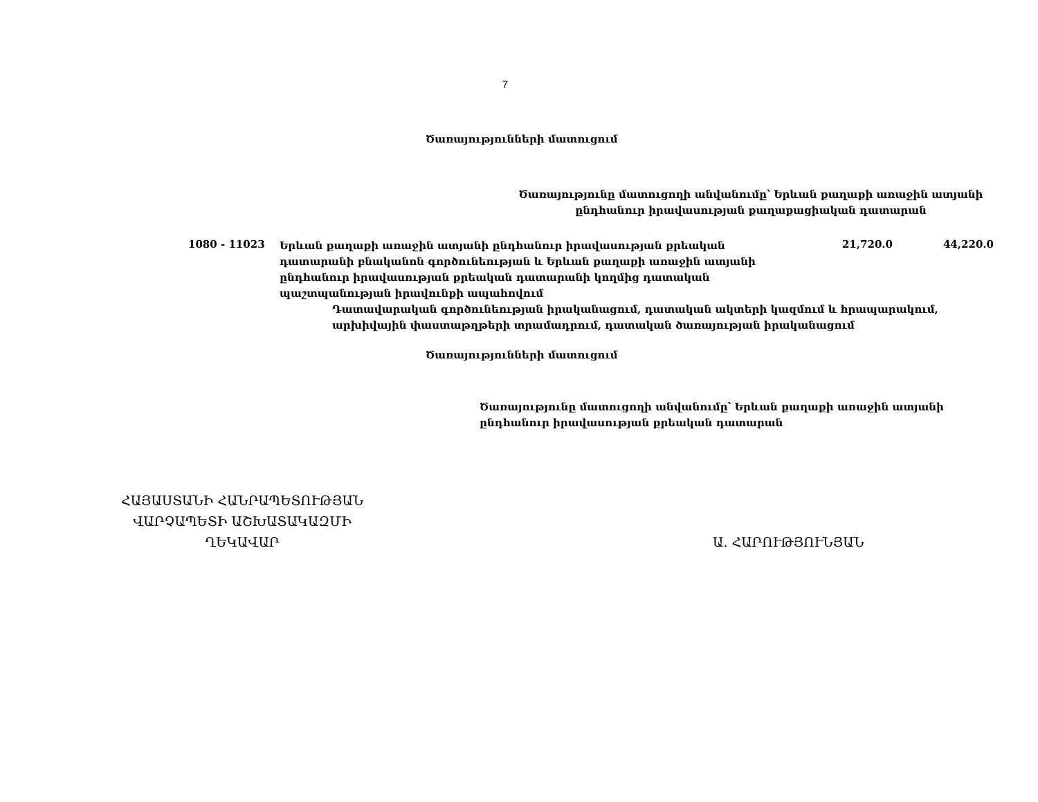7
Ծառայությունների մատուցում
Ծառայությունը մատուցողի անվանումը՝ Երևան քաղաքի առաջին ատյանի ընդհանուր իրավասության քաղաքացիական դատարան
1080 - 11023
Երևան քաղաքի առաջին ատյանի ընդհանուր իրավասության քրեական դատարանի բնականոն գործունեության և Երևան քաղաքի առաջին ատյանի ընդհանուր իրավասության քրեական դատարանի կողմից դատական պաշտպանության իրավունքի ապահովում
21,720.0 44,220.0
Դատավարական գործունեության իրականացում, դատական ակտերի կազմում և հրապարակում, արխիվային փաստաթղթերի տրամադրում, դատական ծառայության իրականացում
Ծառայությունների մատուցում
Ծառայությունը մատուցողի անվանումը՝ Երևան քաղաքի առաջին ատյանի ընդհանուր իրավասության քրեական դատարան
ՀԱՅԱՍՏԱՆԻ ՀԱՆՐԱՊԵՏՈՒԹՅԱՆ
ՎԱՐՉԱՊԵՏԻ ԱՇԽԱՏԱԿԱԶՄԻ
ՂԵԿԱՎԱՐ
Ա. ՀԱՐՈՒԹՅՈՒՆՅԱՆ